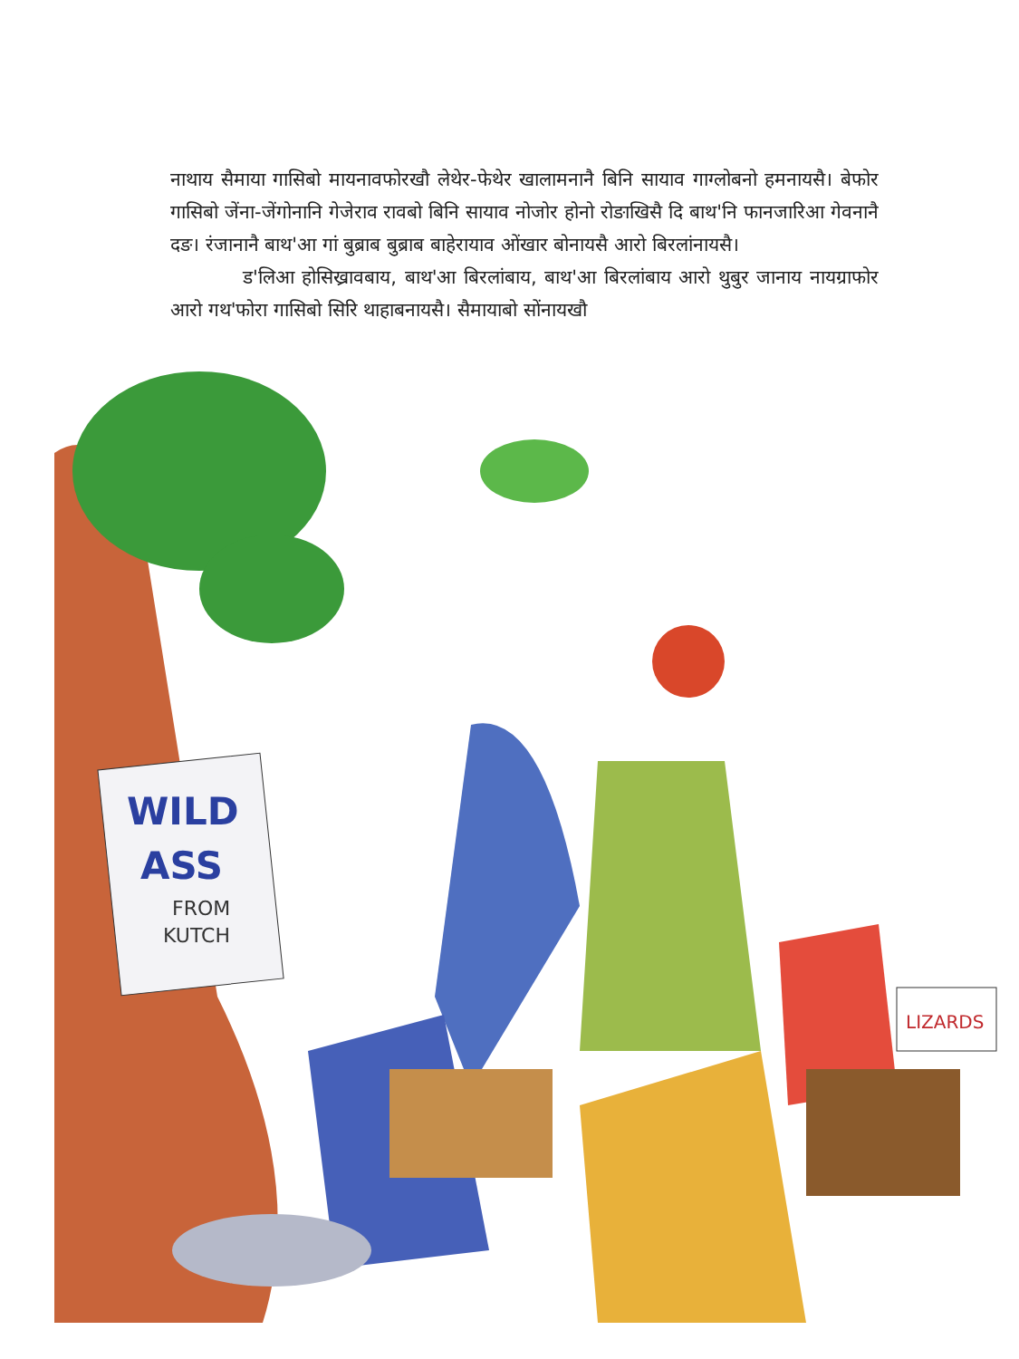नाथाय सैमाया गासिबो मायनावफोरखौ लेथेर-फेथेर खालामनानै बिनि सायाव गाग्लोबनो हमनायसै। बेफोर गासिबो जेंना-जेंगोनानि गेजेराव रावबो बिनि सायाव नोजोर होनो रोङाखिसै दि बाथ'नि फानजारिआ गेवनानै दङ। रंजानानै बाथ'आ गां बुब्राब बुब्राब बाहेरायाव ओंखार बोनायसै आरो बिरलांनायसै।
ड'लिआ होसिख्रावबाय, बाथ'आ बिरलांबाय, बाथ'आ बिरलांबाय आरो थुबुर जानाय नायग्राफोर आरो गथ'फोरा गासिबो सिरि थाहाबनायसै। सैमायाबो सोंनायखौ
WILD
ASS
FROM
KUTCH
LIZARDS